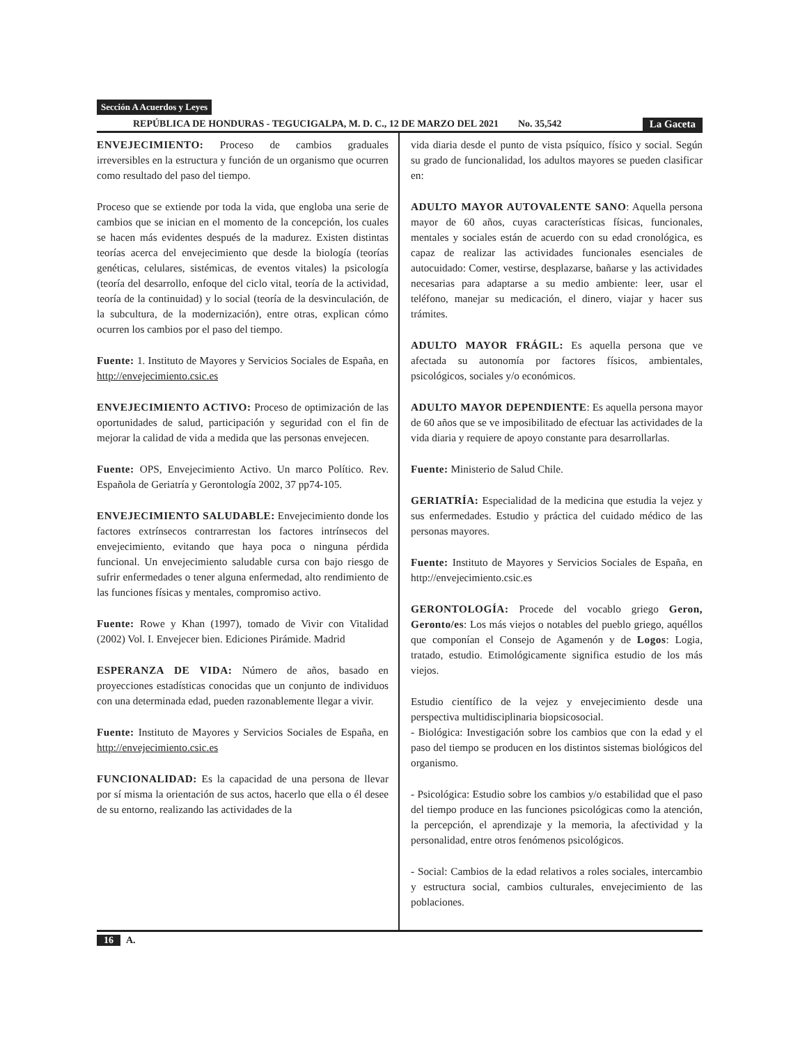Sección A Acuerdos y Leyes
REPÚBLICA DE HONDURAS - TEGUCIGALPA, M. D. C., 12 DE MARZO DEL 2021 No. 35,542 La Gaceta
ENVEJECIMIENTO: Proceso de cambios graduales irreversibles en la estructura y función de un organismo que ocurren como resultado del paso del tiempo.
Proceso que se extiende por toda la vida, que engloba una serie de cambios que se inician en el momento de la concepción, los cuales se hacen más evidentes después de la madurez. Existen distintas teorías acerca del envejecimiento que desde la biología (teorías genéticas, celulares, sistémicas, de eventos vitales) la psicología (teoría del desarrollo, enfoque del ciclo vital, teoría de la actividad, teoría de la continuidad) y lo social (teoría de la desvinculación, de la subcultura, de la modernización), entre otras, explican cómo ocurren los cambios por el paso del tiempo.
Fuente: 1. Instituto de Mayores y Servicios Sociales de España, en http://envejecimiento.csic.es
ENVEJECIMIENTO ACTIVO: Proceso de optimización de las oportunidades de salud, participación y seguridad con el fin de mejorar la calidad de vida a medida que las personas envejecen.
Fuente: OPS, Envejecimiento Activo. Un marco Político. Rev. Española de Geriatría y Gerontología 2002, 37 pp74-105.
ENVEJECIMIENTO SALUDABLE: Envejecimiento donde los factores extrínsecos contrarrestan los factores intrínsecos del envejecimiento, evitando que haya poca o ninguna pérdida funcional. Un envejecimiento saludable cursa con bajo riesgo de sufrir enfermedades o tener alguna enfermedad, alto rendimiento de las funciones físicas y mentales, compromiso activo.
Fuente: Rowe y Khan (1997), tomado de Vivir con Vitalidad (2002) Vol. I. Envejecer bien. Ediciones Pirámide. Madrid
ESPERANZA DE VIDA: Número de años, basado en proyecciones estadísticas conocidas que un conjunto de individuos con una determinada edad, pueden razonablemente llegar a vivir.
Fuente: Instituto de Mayores y Servicios Sociales de España, en http://envejecimiento.csic.es
FUNCIONALIDAD: Es la capacidad de una persona de llevar por sí misma la orientación de sus actos, hacerlo que ella o él desee de su entorno, realizando las actividades de la
vida diaria desde el punto de vista psíquico, físico y social. Según su grado de funcionalidad, los adultos mayores se pueden clasificar en:
ADULTO MAYOR AUTOVALENTE SANO: Aquella persona mayor de 60 años, cuyas características físicas, funcionales, mentales y sociales están de acuerdo con su edad cronológica, es capaz de realizar las actividades funcionales esenciales de autocuidado: Comer, vestirse, desplazarse, bañarse y las actividades necesarias para adaptarse a su medio ambiente: leer, usar el teléfono, manejar su medicación, el dinero, viajar y hacer sus trámites.
ADULTO MAYOR FRÁGIL: Es aquella persona que ve afectada su autonomía por factores físicos, ambientales, psicológicos, sociales y/o económicos.
ADULTO MAYOR DEPENDIENTE: Es aquella persona mayor de 60 años que se ve imposibilitado de efectuar las actividades de la vida diaria y requiere de apoyo constante para desarrollarlas.
Fuente: Ministerio de Salud Chile.
GERIATRÍA: Especialidad de la medicina que estudia la vejez y sus enfermedades. Estudio y práctica del cuidado médico de las personas mayores.
Fuente: Instituto de Mayores y Servicios Sociales de España, en http://envejecimiento.csic.es
GERONTOLOGÍA: Procede del vocablo griego Geron, Geronto/es: Los más viejos o notables del pueblo griego, aquéllos que componían el Consejo de Agamenón y de Logos: Logia, tratado, estudio. Etimológicamente significa estudio de los más viejos.
Estudio científico de la vejez y envejecimiento desde una perspectiva multidisciplinaria biopsicosocial.
- Biológica: Investigación sobre los cambios que con la edad y el paso del tiempo se producen en los distintos sistemas biológicos del organismo.
- Psicológica: Estudio sobre los cambios y/o estabilidad que el paso del tiempo produce en las funciones psicológicas como la atención, la percepción, el aprendizaje y la memoria, la afectividad y la personalidad, entre otros fenómenos psicológicos.
- Social: Cambios de la edad relativos a roles sociales, intercambio y estructura social, cambios culturales, envejecimiento de las poblaciones.
16 A.